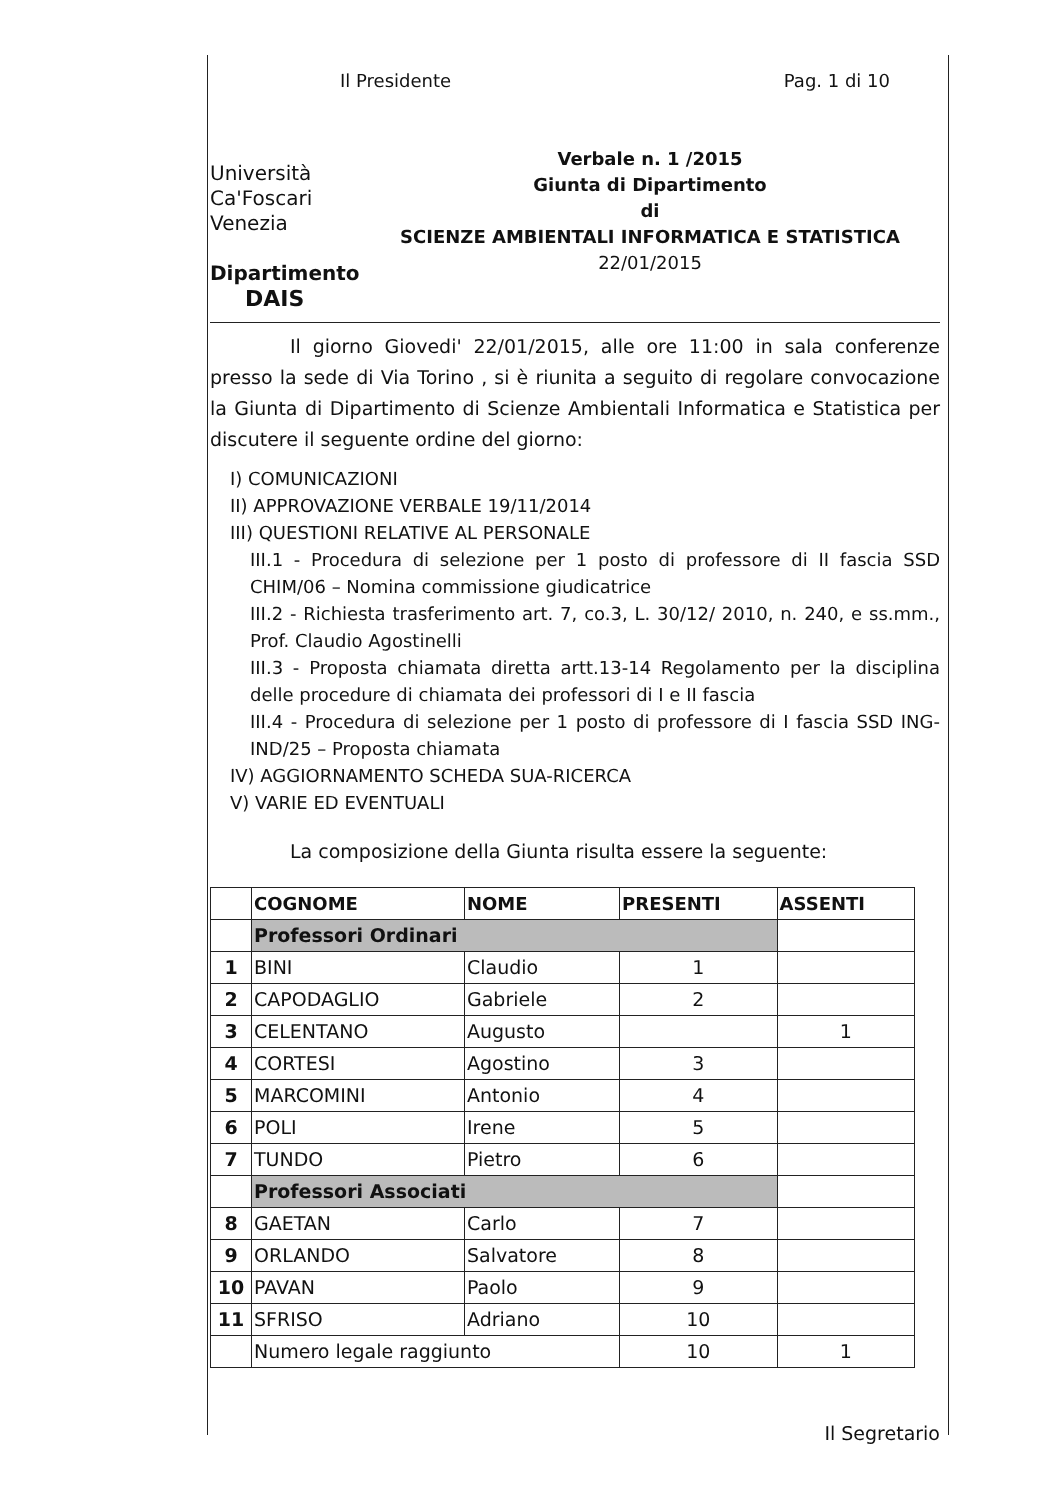Il Presidente Pag. 1 di 10
Università
Ca'Foscari
Venezia
Dipartimento
DAIS
Verbale n. 1 /2015
Giunta di Dipartimento
di
SCIENZE AMBIENTALI INFORMATICA E STATISTICA
22/01/2015
Il giorno Giovedi' 22/01/2015, alle ore 11:00 in sala conferenze presso la sede di Via Torino , si è riunita a seguito di regolare convocazione la Giunta di Dipartimento di Scienze Ambientali Informatica e Statistica per discutere il seguente ordine del giorno:
I) COMUNICAZIONI
II) APPROVAZIONE VERBALE 19/11/2014
III) QUESTIONI RELATIVE AL PERSONALE
III.1 - Procedura di selezione per 1 posto di professore di II fascia SSD CHIM/06 – Nomina commissione giudicatrice
III.2 - Richiesta trasferimento art. 7, co.3, L. 30/12/ 2010, n. 240, e ss.mm., Prof. Claudio Agostinelli
III.3 - Proposta chiamata diretta artt.13-14 Regolamento per la disciplina delle procedure di chiamata dei professori di I e II fascia
III.4 - Procedura di selezione per 1 posto di professore di I fascia SSD ING-IND/25 – Proposta chiamata
IV) AGGIORNAMENTO SCHEDA SUA-RICERCA
V) VARIE ED EVENTUALI
La composizione della Giunta risulta essere la seguente:
| | COGNOME | NOME | PRESENTI | ASSENTI |
| --- | --- | --- | --- | --- |
| | Professori Ordinari | | | |
| 1 | BINI | Claudio | 1 | |
| 2 | CAPODAGLIO | Gabriele | 2 | |
| 3 | CELENTANO | Augusto | | 1 |
| 4 | CORTESI | Agostino | 3 | |
| 5 | MARCOMINI | Antonio | 4 | |
| 6 | POLI | Irene | 5 | |
| 7 | TUNDO | Pietro | 6 | |
| | Professori Associati | | | |
| 8 | GAETAN | Carlo | 7 | |
| 9 | ORLANDO | Salvatore | 8 | |
| 10 | PAVAN | Paolo | 9 | |
| 11 | SFRISO | Adriano | 10 | |
| | Numero legale raggiunto | | 10 | 1 |
Il Segretario